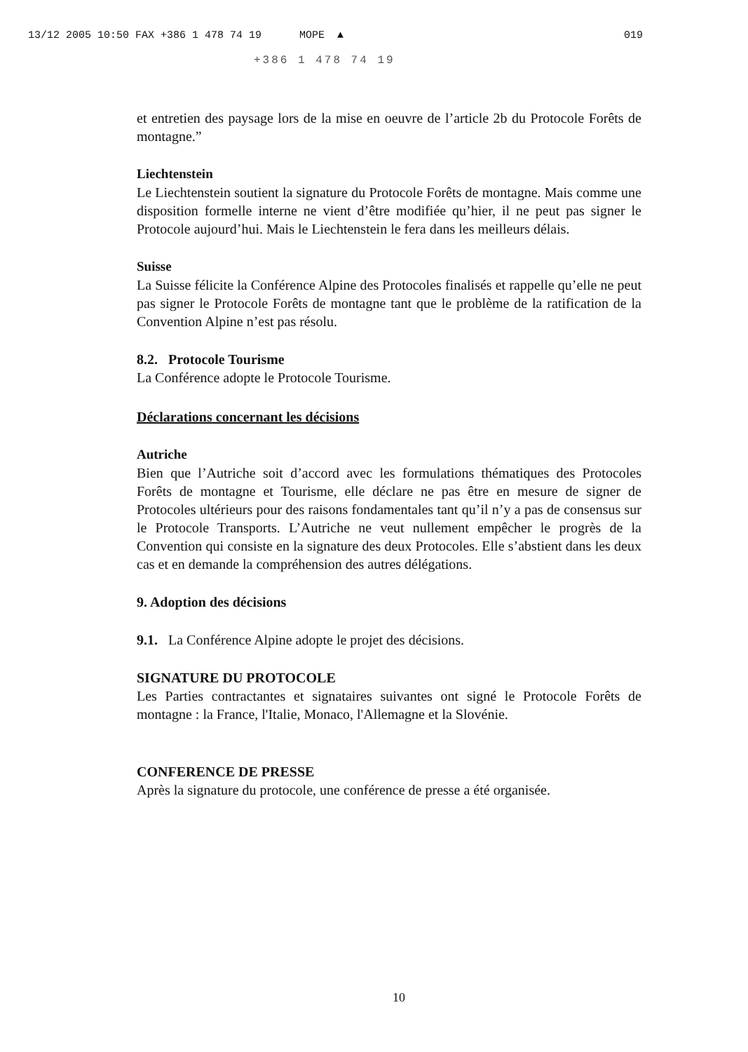13/12 2005 10:50 FAX +386 1 478 74 19 MOPE ▲ 019
+386 1 478 74 19
et entretien des paysage lors de la mise en oeuvre de l’article 2b du Protocole Forêts de montagne.”
Liechtenstein
Le Liechtenstein soutient la signature du Protocole Forêts de montagne. Mais comme une disposition formelle interne ne vient d’être modifiée qu’hier, il ne peut pas signer le Protocole aujourd’hui. Mais le Liechtenstein le fera dans les meilleurs délais.
Suisse
La Suisse félicite la Conférence Alpine des Protocoles finalisés et rappelle qu’elle ne peut pas signer le Protocole Forêts de montagne tant que le problème de la ratification de la Convention Alpine n’est pas résolu.
8.2. Protocole Tourisme
La Conférence adopte le Protocole Tourisme.
Déclarations concernant les décisions
Autriche
Bien que l’Autriche soit d’accord avec les formulations thématiques des Protocoles Forêts de montagne et Tourisme, elle déclare ne pas être en mesure de signer de Protocoles ultérieurs pour des raisons fondamentales tant qu’il n’y a pas de consensus sur le Protocole Transports. L’Autriche ne veut nullement empêcher le progrès de la Convention qui consiste en la signature des deux Protocoles. Elle s’abstient dans les deux cas et en demande la compréhension des autres délégations.
9. Adoption des décisions
9.1. La Conférence Alpine adopte le projet des décisions.
SIGNATURE DU PROTOCOLE
Les Parties contractantes et signataires suivantes ont signé le Protocole Forêts de montagne : la France, l'Italie, Monaco, l'Allemagne et la Slovénie.
CONFERENCE DE PRESSE
Après la signature du protocole, une conférence de presse a été organisée.
10